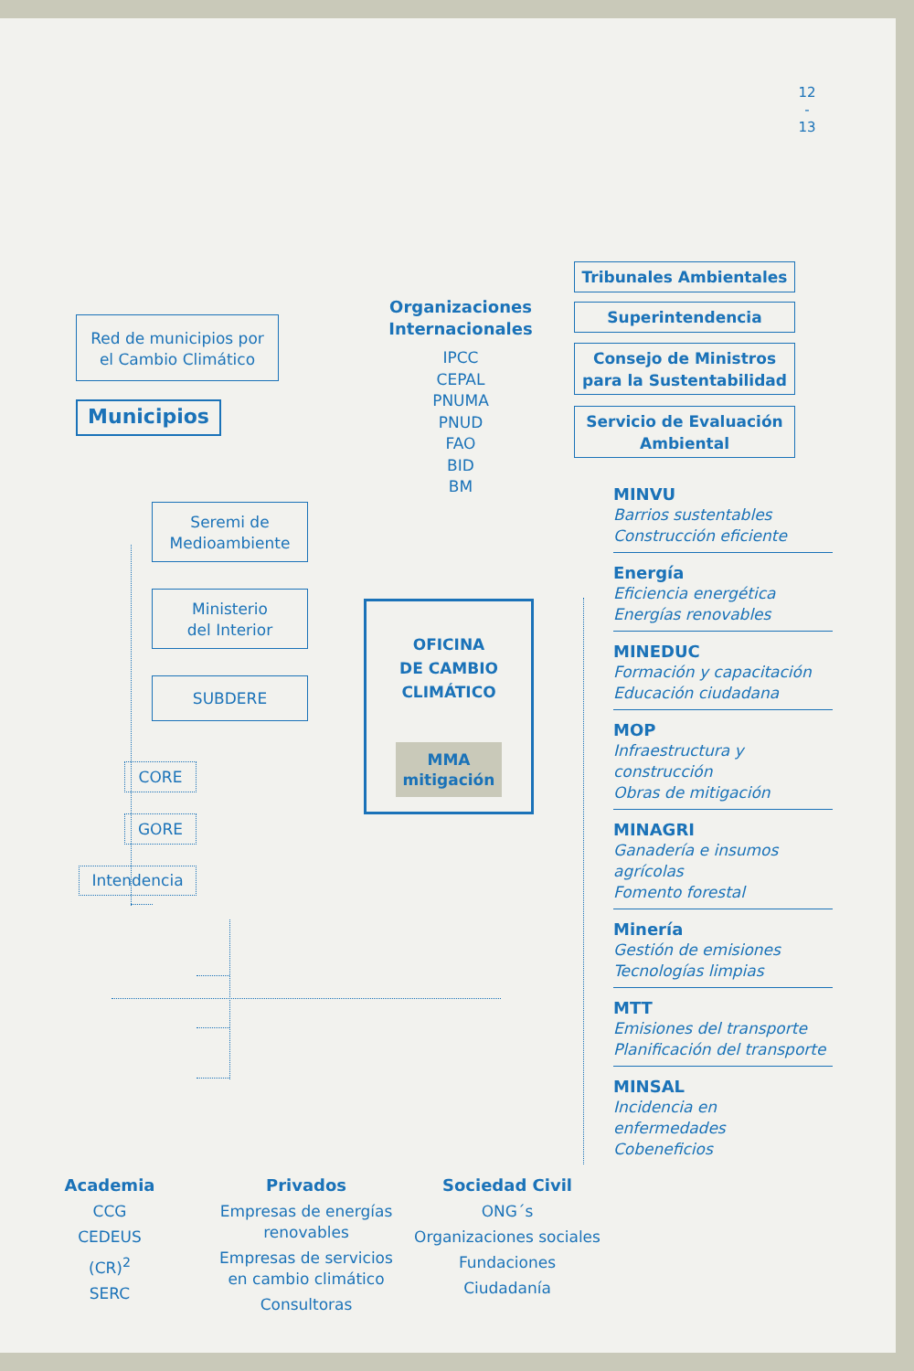12
-
13
Red de municipios por
el Cambio Climático
Municipios
Seremi de
Medioambiente
Ministerio
del Interior
SUBDERE
CORE
GORE
Intendencia
Organizaciones
Internacionales
IPCC
CEPAL
PNUMA
PNUD
FAO
BID
BM
OFICINA
DE CAMBIO
CLIMÁTICO
MMA
mitigación
Tribunales Ambientales
Superintendencia
Consejo de Ministros
para la Sustentabilidad
Servicio de Evaluación
Ambiental
MINVU
Barrios sustentables
Construcción eficiente
Energía
Eficiencia energética
Energías renovables
MINEDUC
Formación y capacitación
Educación ciudadana
MOP
Infraestructura y construcción
Obras de mitigación
MINAGRI
Ganadería e insumos agrícolas
Fomento forestal
Minería
Gestión de emisiones
Tecnologías limpias
MTT
Emisiones del transporte
Planificación del transporte
MINSAL
Incidencia en enfermedades
Cobeneficios
Academia
CCG
CEDEUS
(CR)<sup>2</sup>
SERC
Privados
Empresas de energías renovables
Empresas de servicios en cambio climático
Consultoras
Sociedad Civil
ONG´s
Organizaciones sociales
Fundaciones
Ciudadanía